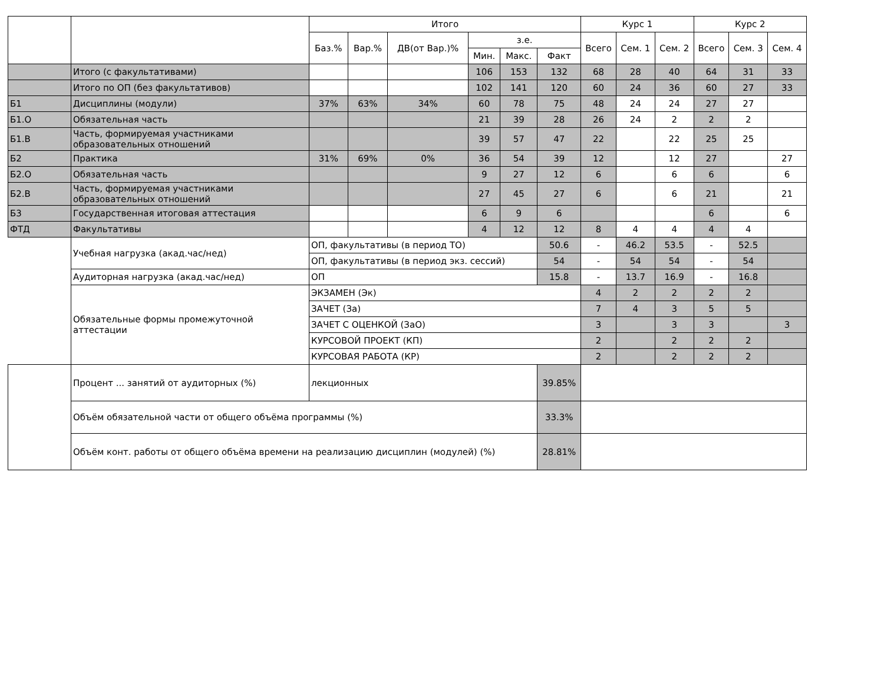| | | Итого | | | | | | Курс 1 | | | Курс 2 | | |
| --- | --- | --- | --- | --- | --- | --- | --- | --- | --- | --- | --- | --- | --- |
| | | Баз.% | Вар.% | ДВ(от Вар.)% | з.е. | | | Всего | Сем. 1 | Сем. 2 | Всего | Сем. 3 | Сем. 4 |
| | | | | | Мин. | Макс. | Факт | | | | | | |
| | Итого (с факультативами) | | | | 106 | 153 | 132 | 68 | 28 | 40 | 64 | 31 | 33 |
| | Итого по ОП (без факультативов) | | | | 102 | 141 | 120 | 60 | 24 | 36 | 60 | 27 | 33 |
| Б1 | Дисциплины (модули) | 37% | 63% | 34% | 60 | 78 | 75 | 48 | 24 | 24 | 27 | 27 | |
| Б1.О | Обязательная часть | | | | 21 | 39 | 28 | 26 | 24 | 2 | 2 | 2 | |
| Б1.В | Часть, формируемая участниками образовательных отношений | | | | 39 | 57 | 47 | 22 | | 22 | 25 | 25 | |
| Б2 | Практика | 31% | 69% | 0% | 36 | 54 | 39 | 12 | | 12 | 27 | | 27 |
| Б2.О | Обязательная часть | | | | 9 | 27 | 12 | 6 | | 6 | 6 | | 6 |
| Б2.В | Часть, формируемая участниками образовательных отношений | | | | 27 | 45 | 27 | 6 | | 6 | 21 | | 21 |
| Б3 | Государственная итоговая аттестация | | | | 6 | 9 | 6 | | | | 6 | | 6 |
| ФТД | Факультативы | | | | 4 | 12 | 12 | 8 | 4 | 4 | 4 | 4 | |
| | Учебная нагрузка (акад.час/нед) | ОП, факультативы (в период ТО) | | | | | 50.6 | - | 46.2 | 53.5 | - | 52.5 | |
| | | ОП, факультативы (в период экз. сессий) | | | | | 54 | - | 54 | 54 | - | 54 | |
| | Аудиторная нагрузка (акад.час/нед) | ОП | | | | | 15.8 | - | 13.7 | 16.9 | - | 16.8 | |
| | Обязательные формы промежуточной аттестации | ЭКЗАМЕН (Эк) | | | | | | 4 | 2 | 2 | 2 | 2 | |
| | | ЗАЧЕТ (За) | | | | | | 7 | 4 | 3 | 5 | 5 | |
| | | ЗАЧЕТ С ОЦЕНКОЙ (ЗаО) | | | | | | 3 | | 3 | 3 | | 3 |
| | | КУРСОВОЙ ПРОЕКТ (КП) | | | | | | 2 | | 2 | 2 | 2 | |
| | | КУРСОВАЯ РАБОТА (КР) | | | | | | 2 | | 2 | 2 | 2 | |
| | Процент ... занятий от аудиторных (%) | лекционных | | | | | 39.85% | | | | | | |
| | Объём обязательной части от общего объёма программы (%) | | | | | | 33.3% | | | | | | |
| | Объём конт. работы от общего объёма времени на реализацию дисциплин (модулей) (%) | | | | | | 28.81% | | | | | | |